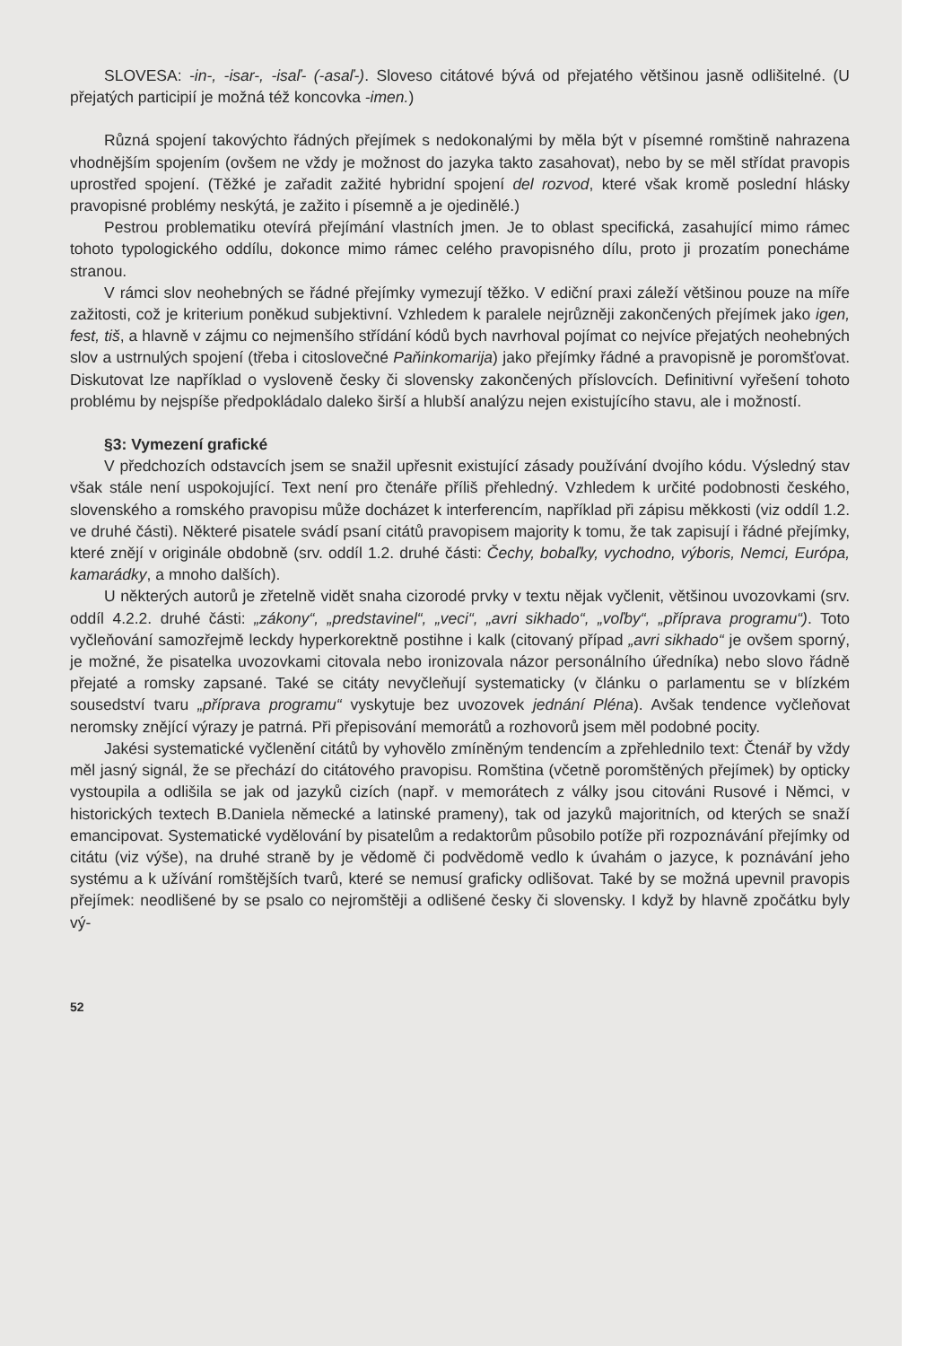SLOVESA: -in-, -isar-, -isaľ- (-asaľ-). Sloveso citátové bývá od přejatého většinou jasně odlišitelné. (U přejatých participií je možná též koncovka -imen.)
Různá spojení takovýchto řádných přejímek s nedokonalými by měla být v písemné romštině nahrazena vhodnějším spojením (ovšem ne vždy je možnost do jazyka takto zasahovat), nebo by se měl střídat pravopis uprostřed spojení. (Těžké je zařadit zažité hybridní spojení del rozvod, které však kromě poslední hlásky pravopisné problémy neskýtá, je zažito i písemně a je ojedinělé.)
Pestrou problematiku otevírá přejímání vlastních jmen. Je to oblast specifická, zasahující mimo rámec tohoto typologického oddílu, dokonce mimo rámec celého pravopisného dílu, proto ji prozatím ponecháme stranou.
V rámci slov neohebných se řádné přejímky vymezují těžko. V ediční praxi záleží většinou pouze na míře zažitosti, což je kriterium poněkud subjektivní. Vzhledem k paralele nejrůzněji zakončených přejímek jako igen, fest, tiš, a hlavně v zájmu co nejmenšího střídání kódů bych navrhoval pojímat co nejvíce přejatých neohebných slov a ustrnulých spojení (třeba i citoslovečné Paňinkomarija) jako přejímky řádné a pravopisně je poromšťovat. Diskutovat lze například o vysloveně česky či slovensky zakončených příslovcích. Definitivní vyřešení tohoto problému by nejspíše předpokládalo daleko širší a hlubší analýzu nejen existujícího stavu, ale i možností.
§3: Vymezení grafické
V předchozích odstavcích jsem se snažil upřesnit existující zásady používání dvojího kódu. Výsledný stav však stále není uspokojující. Text není pro čtenáře příliš přehledný. Vzhledem k určité podobnosti českého, slovenského a romského pravopisu může docházet k interferencím, například při zápisu měkkosti (viz oddíl 1.2. ve druhé části). Některé pisatele svádí psaní citátů pravopisem majority k tomu, že tak zapisují i řádné přejímky, které znějí v originále obdobně (srv. oddíl 1.2. druhé části: Čechy, bobaľky, vychodno, výboris, Nemci, Európa, kamarádky, a mnoho dalších).
U některých autorů je zřetelně vidět snaha cizorodé prvky v textu nějak vyčlenit, většinou uvozovkami (srv. oddíl 4.2.2. druhé části: „zákony“, „predstavinel“, „veci“, „avri sikhado“, „voľby“, „příprava programu“). Toto vyčleňování samozřejmě leckdy hyperkorektně postihne i kalk (citovaný případ „avri sikhado“ je ovšem sporný, je možné, že pisatelka uvozovkami citovala nebo ironizovala názor personálního úředníka) nebo slovo řádně přejaté a romsky zapsané. Také se citáty nevyčleňují systematicky (v článku o parlamentu se v blízkém sousedství tvaru „příprava programu“ vyskytuje bez uvozovek jednání Pléna). Avšak tendence vyčleňovat neromsky znějící výrazy je patrná. Při přepisování memorátů a rozhovorů jsem měl podobné pocity.
Jakési systematické vyčlenění citátů by vyhovělo zmíněným tendencím a zpřehlednilo text: Čtenář by vždy měl jasný signál, že se přechází do citátového pravopisu. Romština (včetně poromštěných přejímek) by opticky vystoupila a odlišila se jak od jazyků cizích (např. v memorátech z války jsou citováni Rusové i Němci, v historických textech B.Daniela německé a latinské prameny), tak od jazyků majoritních, od kterých se snaží emancipovat. Systematické vydělování by pisatelům a redaktorům působilo potíže při rozpoznávání přejímky od citátu (viz výše), na druhé straně by je vědomě či podvědomě vedlo k úvahám o jazyce, k poznávání jeho systému a k užívání romštějších tvarů, které se nemusí graficky odlišovat. Také by se možná upevnil pravopis přejímek: neodlišené by se psalo co nejromštěji a odlišené česky či slovensky. I když by hlavně zpočátku byly vý-
52